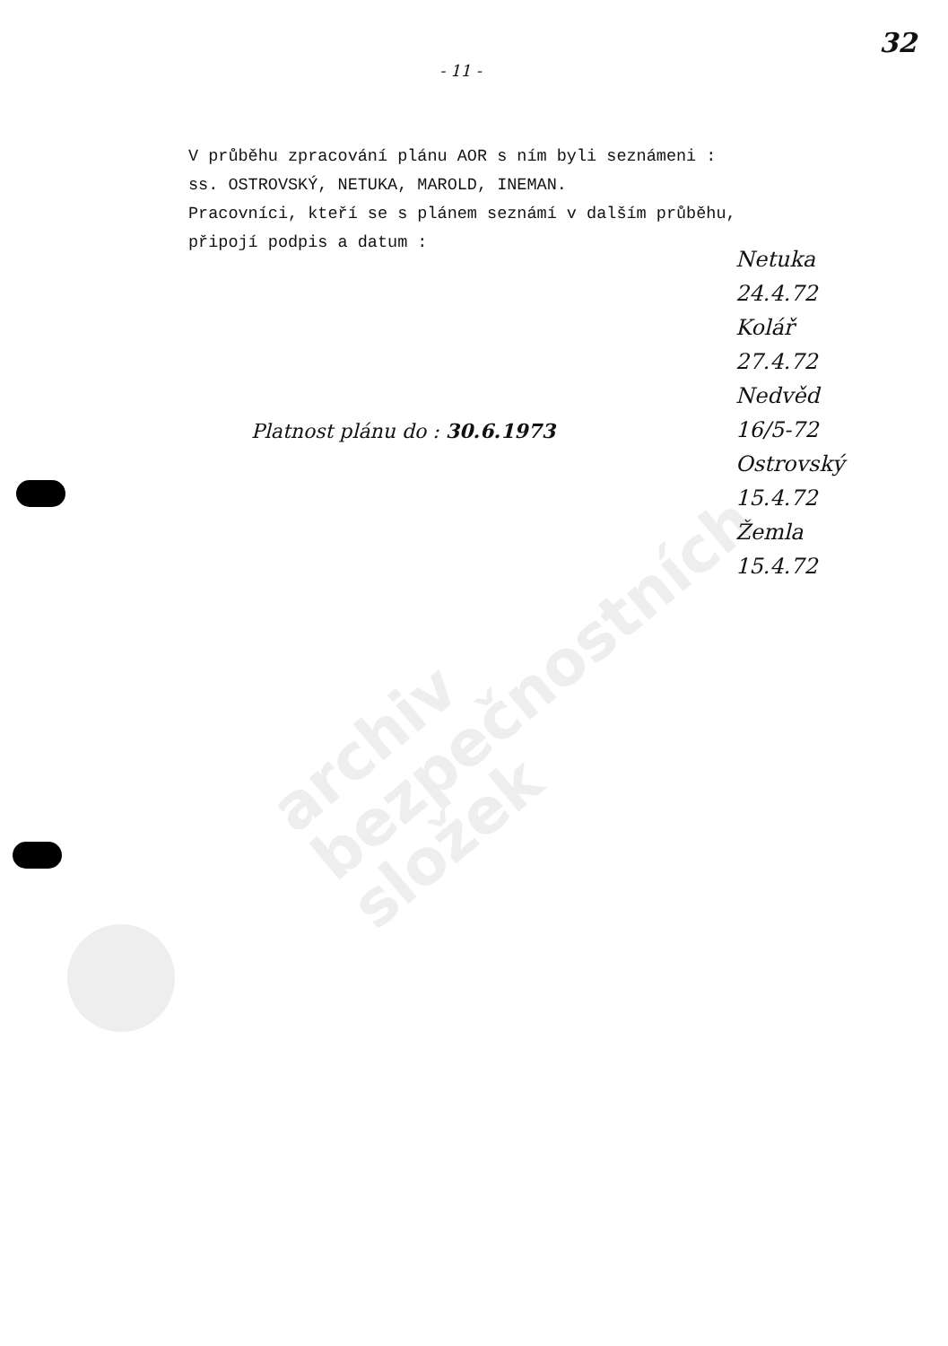archiv
bezpečnostních
složek
32
- 11 -
V průběhu zpracování plánu AOR s ním byli seznámeni :
ss. OSTROVSKÝ, NETUKA, MAROLD, INEMAN.
Pracovníci, kteří se s plánem seznámí v dalším průběhu,
připojí podpis a datum :
Netuka
24.4.72
Kolář
27.4.72
Nedvěd
16/5-72
Ostrovský
15.4.72
Žemla
15.4.72
Platnost plánu do : 30.6.1973